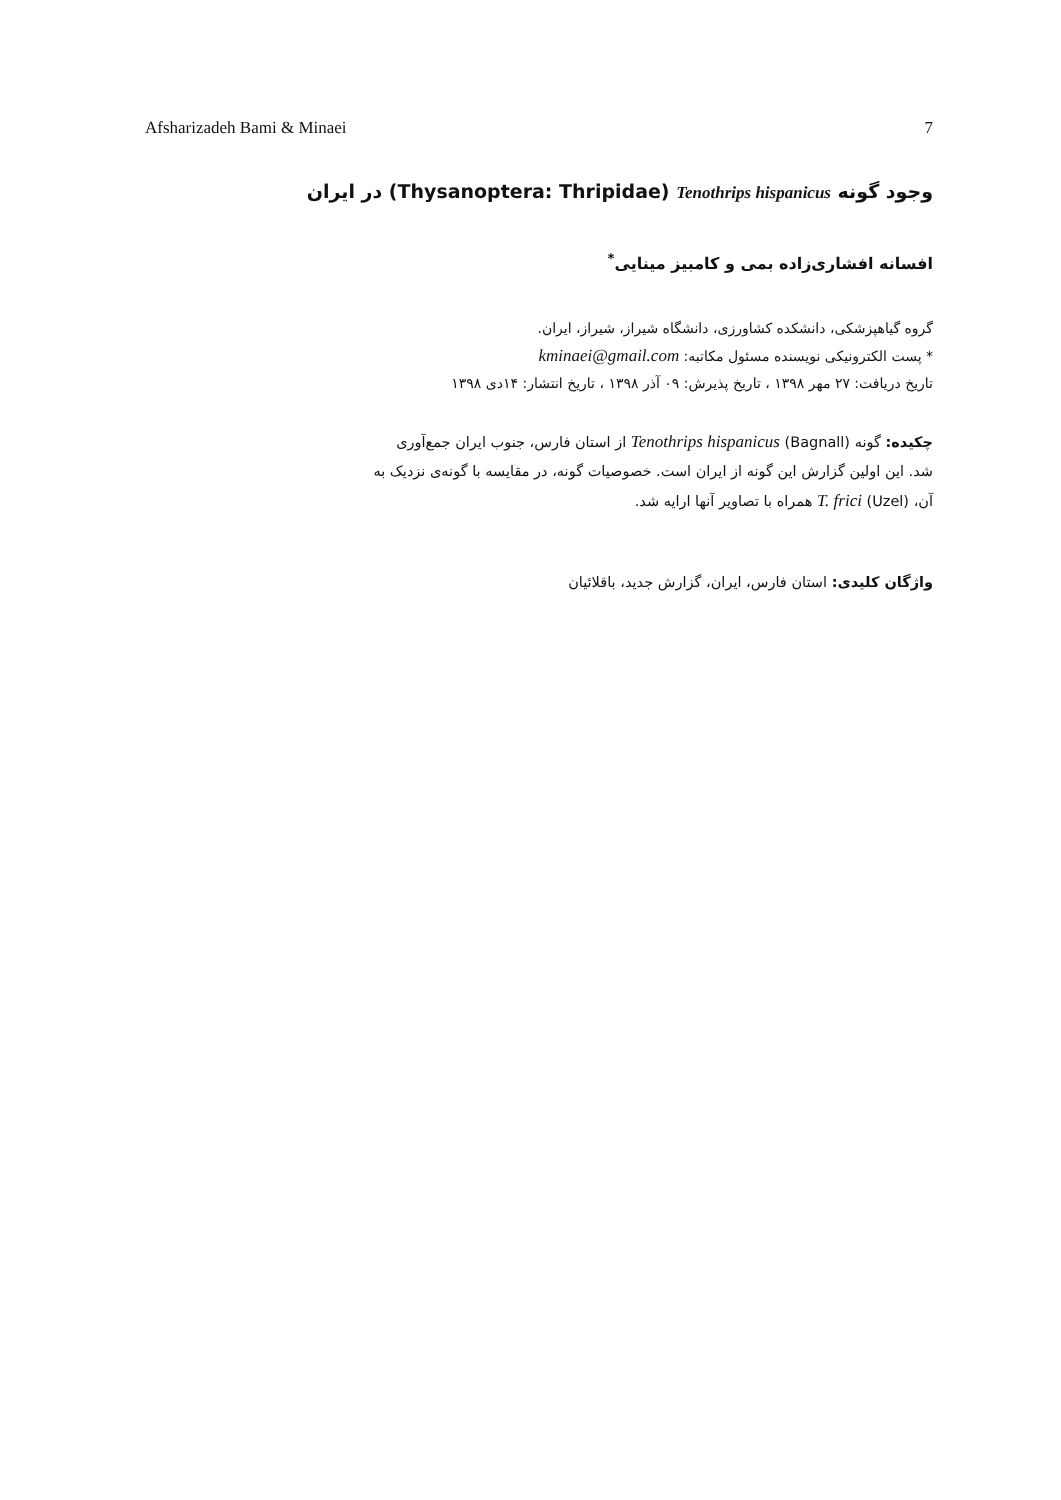Afsharizadeh Bami & Minaei 7
وجود گونه Tenothrips hispanicus (Thysanoptera: Thripidae) در ایران
افسانه افشاری‌زاده بمی و کامبیز مینایی<sup>*</sup>
گروه گیاهپزشکی، دانشکده کشاورزی، دانشگاه شیراز، شیراز، ایران.
* پست الکترونیکی نویسنده مسئول مکاتبه: kminaei@gmail.com
تاریخ دریافت: ۲۷ مهر ۱۳۹۸ ، تاریخ پذیرش: ۰۹ آذر ۱۳۹۸ ، تاریخ انتشار: ۱۴دی ۱۳۹۸
چکیده: گونه Tenothrips hispanicus (Bagnall) از استان فارس، جنوب ایران جمع‌آوری شد. این اولین گزارش این گونه از ایران است. خصوصیات گونه، در مقایسه با گونه‌ی نزدیک به آن، T. frici (Uzel) همراه با تصاویر آنها ارایه شد.
واژگان کلیدی: استان فارس، ایران، گزارش جدید، باقلائیان